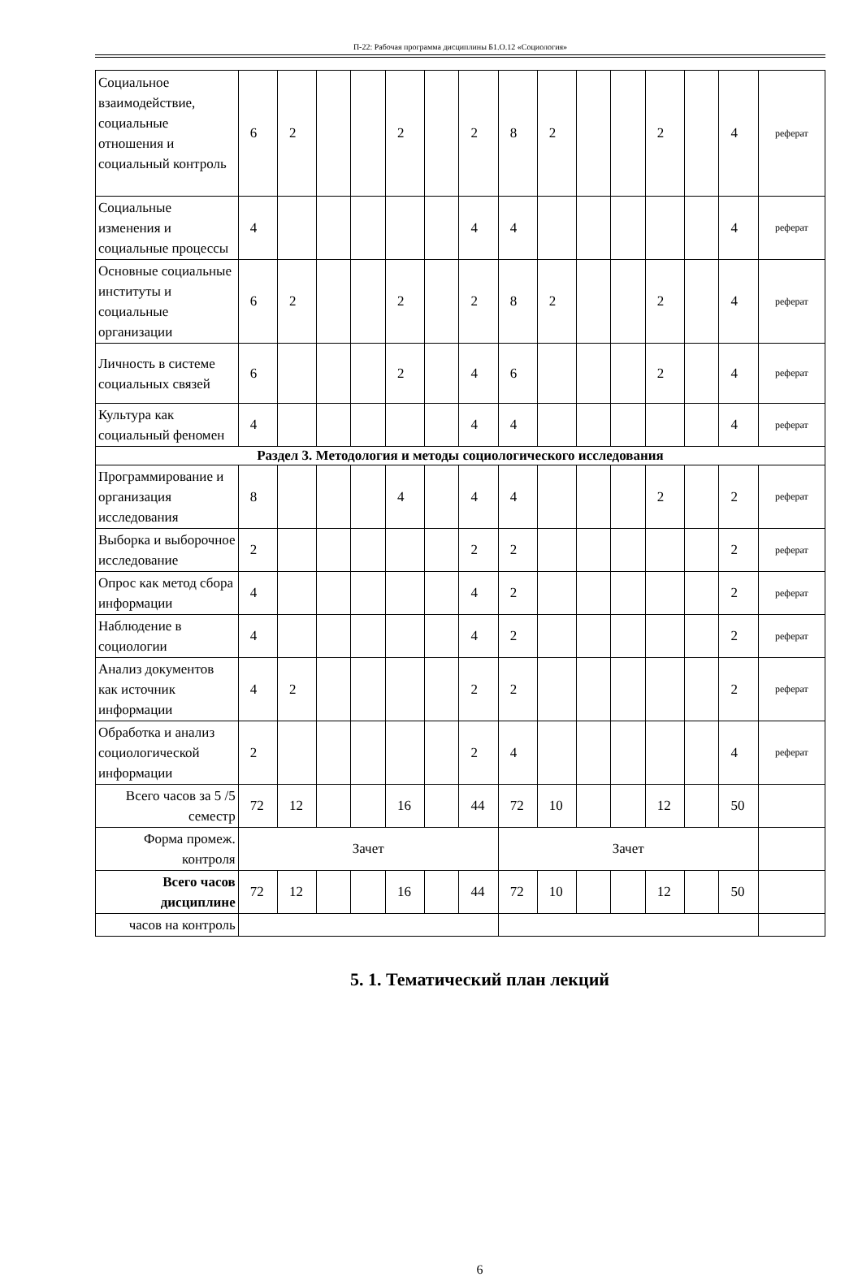П-22: Рабочая программа дисциплины Б1.О.12 «Социология»
| Социальное взаимодействие, социальные отношения и социальный контроль | 6 | 2 | | | 2 | | 2 | 8 | 2 | | | 2 | | 4 | реферат |
| Социальные изменения и социальные процессы | 4 | | | | | | 4 | 4 | | | | | | 4 | реферат |
| Основные социальные институты и социальные организации | 6 | 2 | | | 2 | | 2 | 8 | 2 | | | 2 | | 4 | реферат |
| Личность в системе социальных связей | 6 | | | | 2 | | 4 | 6 | | | | 2 | | 4 | реферат |
| Культура как социальный феномен | 4 | | | | | | 4 | 4 | | | | | | 4 | реферат |
| Раздел 3. Методология и методы социологического исследования | | | | | | | | | | | | | | | |
| Программирование и организация исследования | 8 | | | | 4 | | 4 | 4 | | | | 2 | | 2 | реферат |
| Выборка и выборочное исследование | 2 | | | | | | 2 | 2 | | | | | | 2 | реферат |
| Опрос как метод сбора информации | 4 | | | | | | 4 | 2 | | | | | | 2 | реферат |
| Наблюдение в социологии | 4 | | | | | | 4 | 2 | | | | | | 2 | реферат |
| Анализ документов как источник информации | 4 | 2 | | | | | 2 | 2 | | | | | | 2 | реферат |
| Обработка и анализ социологической информации | 2 | | | | | | 2 | 4 | | | | | | 4 | реферат |
| Всего часов за 5 /5 семестр | 72 | 12 | | | 16 | | 44 | 72 | 10 | | | 12 | | 50 | |
| Форма промеж. контроля | Зачет | | | | | | | Зачет | | | | | | | |
| Всего часов дисциплине | 72 | 12 | | | 16 | | 44 | 72 | 10 | | | 12 | | 50 | |
| часов на контроль | | | | | | | | | | | | | | | |
5. 1. Тематический план лекций
6